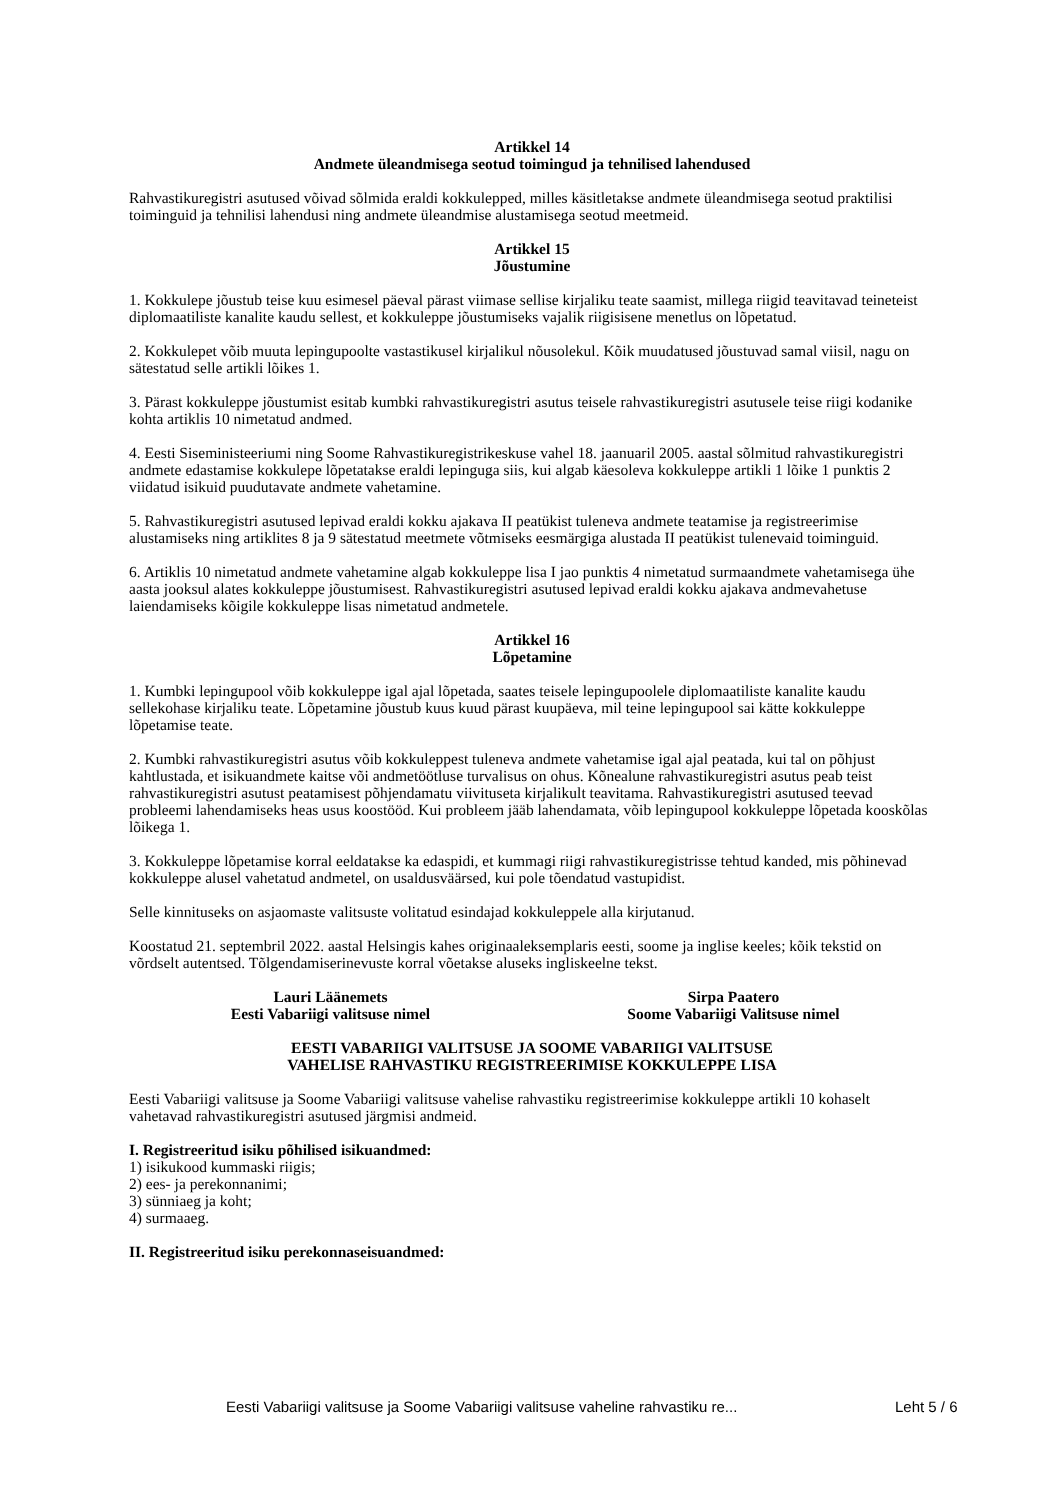Artikkel 14
Andmete üleandmisega seotud toimingud ja tehnilised lahendused
Rahvastikuregistri asutused võivad sõlmida eraldi kokkulepped, milles käsitletakse andmete üleandmisega seotud praktilisi toiminguid ja tehnilisi lahendusi ning andmete üleandmise alustamisega seotud meetmeid.
Artikkel 15
Jõustumine
1. Kokkulepe jõustub teise kuu esimesel päeval pärast viimase sellise kirjaliku teate saamist, millega riigid teavitavad teineteist diplomaatiliste kanalite kaudu sellest, et kokkuleppe jõustumiseks vajalik riigisisene menetlus on lõpetatud.
2. Kokkulepet võib muuta lepingupoolte vastastikusel kirjalikul nõusolekul. Kõik muudatused jõustuvad samal viisil, nagu on sätestatud selle artikli lõikes 1.
3. Pärast kokkuleppe jõustumist esitab kumbki rahvastikuregistri asutus teisele rahvastikuregistri asutusele teise riigi kodanike kohta artiklis 10 nimetatud andmed.
4. Eesti Siseministeeriumi ning Soome Rahvastikuregistrikeskuse vahel 18. jaanuaril 2005. aastal sõlmitud rahvastikuregistri andmete edastamise kokkulepe lõpetatakse eraldi lepinguga siis, kui algab käesoleva kokkuleppe artikli 1 lõike 1 punktis 2 viidatud isikuid puudutavate andmete vahetamine.
5. Rahvastikuregistri asutused lepivad eraldi kokku ajakava II peatükist tuleneva andmete teatamise ja registreerimise alustamiseks ning artiklites 8 ja 9 sätestatud meetmete võtmiseks eesmärgiga alustada II peatükist tulenevaid toiminguid.
6. Artiklis 10 nimetatud andmete vahetamine algab kokkuleppe lisa I jao punktis 4 nimetatud surmaandmete vahetamisega ühe aasta jooksul alates kokkuleppe jõustumisest. Rahvastikuregistri asutused lepivad eraldi kokku ajakava andmevahetuse laiendamiseks kõigile kokkuleppe lisas nimetatud andmetele.
Artikkel 16
Lõpetamine
1. Kumbki lepingupool võib kokkuleppe igal ajal lõpetada, saates teisele lepingupoolele diplomaatiliste kanalite kaudu sellekohase kirjaliku teate. Lõpetamine jõustub kuus kuud pärast kuupäeva, mil teine lepingupool sai kätte kokkuleppe lõpetamise teate.
2. Kumbki rahvastikuregistri asutus võib kokkuleppest tuleneva andmete vahetamise igal ajal peatada, kui tal on põhjust kahtlustada, et isikuandmete kaitse või andmetöötluse turvalisus on ohus. Kõnealune rahvastikuregistri asutus peab teist rahvastikuregistri asutust peatamisest põhjendamatu viivituseta kirjalikult teavitama. Rahvastikuregistri asutused teevad probleemi lahendamiseks heas usus koostööd. Kui probleem jääb lahendamata, võib lepingupool kokkuleppe lõpetada kooskõlas lõikega 1.
3. Kokkuleppe lõpetamise korral eeldatakse ka edaspidi, et kummagi riigi rahvastikuregistrisse tehtud kanded, mis põhinevad kokkuleppe alusel vahetatud andmetel, on usaldusväärsed, kui pole tõendatud vastupidist.
Selle kinnituseks on asjaomaste valitsuste volitatud esindajad kokkuleppele alla kirjutanud.
Koostatud 21. septembril 2022. aastal Helsingis kahes originaaleksemplaris eesti, soome ja inglise keeles; kõik tekstid on võrdselt autentsed. Tõlgendamiserinevuste korral võetakse aluseks ingliskeelne tekst.
Lauri Läänemets
Eesti Vabariigi valitsuse nimel
Sirpa Paatero
Soome Vabariigi Valitsuse nimel
EESTI VABARIIGI VALITSUSE JA SOOME VABARIIGI VALITSUSE
VAHELISE RAHVASTIKU REGISTREERIMISE KOKKULEPPE LISA
Eesti Vabariigi valitsuse ja Soome Vabariigi valitsuse vahelise rahvastiku registreerimise kokkuleppe artikli 10 kohaselt vahetavad rahvastikuregistri asutused järgmisi andmeid.
I. Registreeritud isiku põhilised isikuandmed:
1) isikukood kummaski riigis;
2) ees- ja perekonnanimi;
3) sünniaeg ja koht;
4) surmaaeg.
II. Registreeritud isiku perekonnaseisuandmed:
Eesti Vabariigi valitsuse ja Soome Vabariigi valitsuse vaheline rahvastiku re... Leht 5 / 6